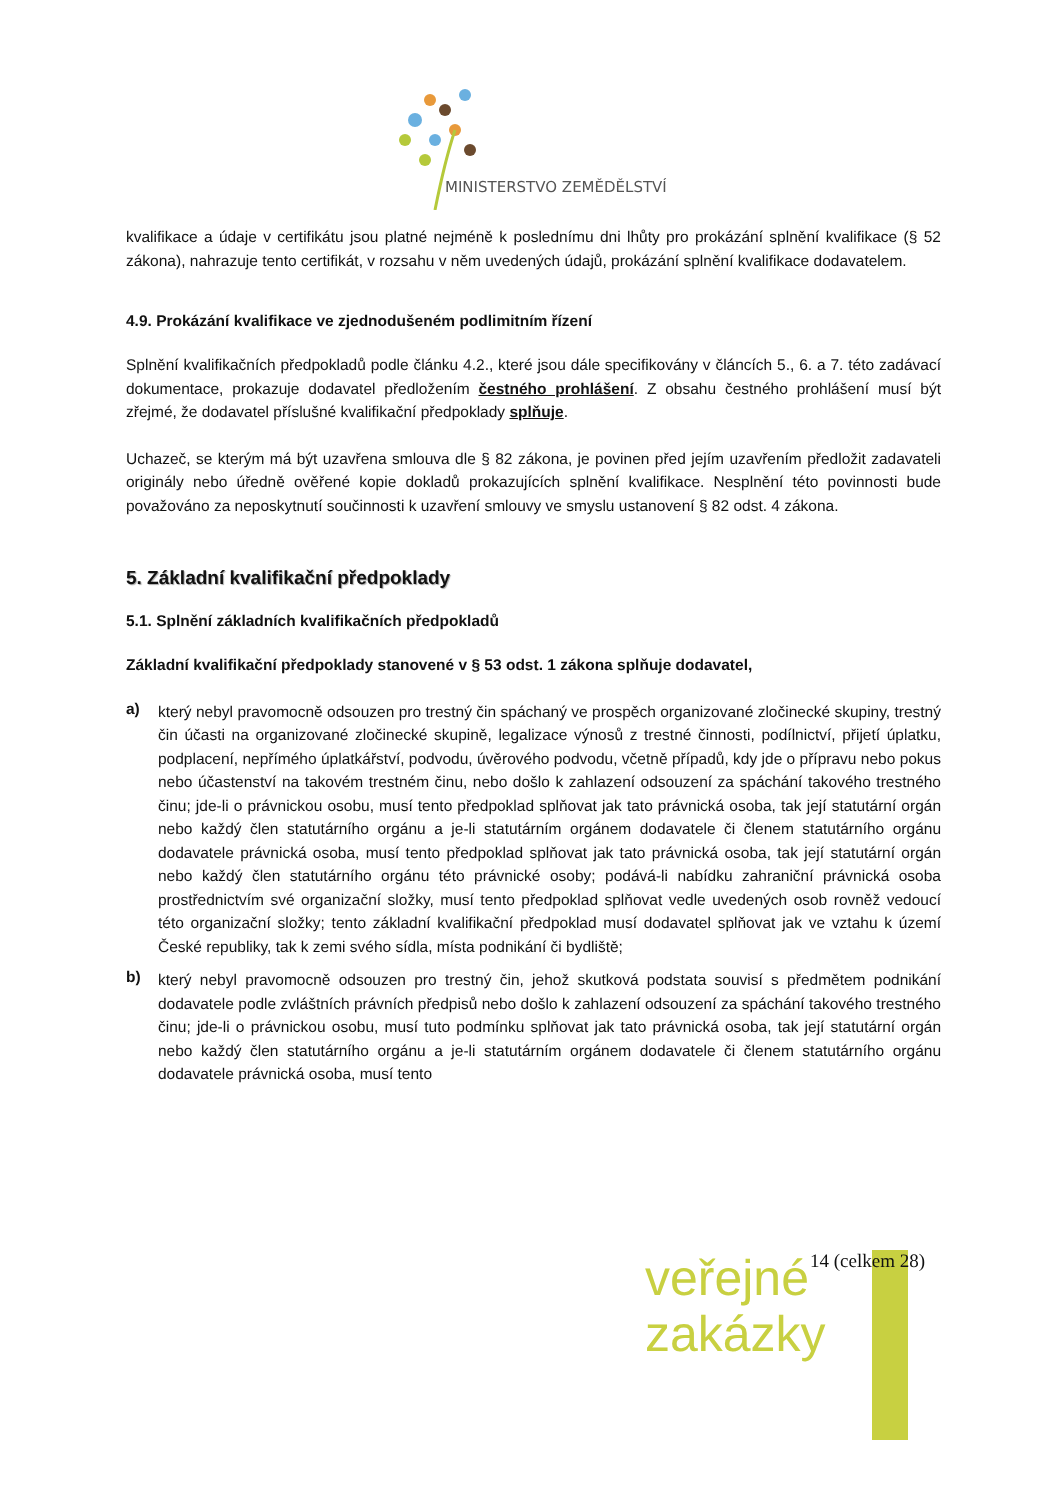MINISTERSTVO ZEMĚDĚLSTVÍ
kvalifikace a údaje v certifikátu jsou platné nejméně k poslednímu dni lhůty pro prokázání splnění kvalifikace (§ 52 zákona), nahrazuje tento certifikát, v rozsahu v něm uvedených údajů, prokázání splnění kvalifikace dodavatelem.
4.9. Prokázání kvalifikace ve zjednodušeném podlimitním řízení
Splnění kvalifikačních předpokladů podle článku 4.2., které jsou dále specifikovány v článcích 5., 6. a 7. této zadávací dokumentace, prokazuje dodavatel předložením čestného prohlášení. Z obsahu čestného prohlášení musí být zřejmé, že dodavatel příslušné kvalifikační předpoklady splňuje.
Uchazeč, se kterým má být uzavřena smlouva dle § 82 zákona, je povinen před jejím uzavřením předložit zadavateli originály nebo úředně ověřené kopie dokladů prokazujících splnění kvalifikace. Nesplnění této povinnosti bude považováno za neposkytnutí součinnosti k uzavření smlouvy ve smyslu ustanovení § 82 odst. 4 zákona.
5. Základní kvalifikační předpoklady
5.1. Splnění základních kvalifikačních předpokladů
Základní kvalifikační předpoklady stanovené v § 53 odst. 1 zákona splňuje dodavatel,
a) který nebyl pravomocně odsouzen pro trestný čin spáchaný ve prospěch organizované zločinecké skupiny, trestný čin účasti na organizované zločinecké skupině, legalizace výnosů z trestné činnosti, podílnictví, přijetí úplatku, podplacení, nepřímého úplatkářství, podvodu, úvěrového podvodu, včetně případů, kdy jde o přípravu nebo pokus nebo účastenství na takovém trestném činu, nebo došlo k zahlazení odsouzení za spáchání takového trestného činu; jde-li o právnickou osobu, musí tento předpoklad splňovat jak tato právnická osoba, tak její statutární orgán nebo každý člen statutárního orgánu a je-li statutárním orgánem dodavatele či členem statutárního orgánu dodavatele právnická osoba, musí tento předpoklad splňovat jak tato právnická osoba, tak její statutární orgán nebo každý člen statutárního orgánu této právnické osoby; podává-li nabídku zahraniční právnická osoba prostřednictvím své organizační složky, musí tento předpoklad splňovat vedle uvedených osob rovněž vedoucí této organizační složky; tento základní kvalifikační předpoklad musí dodavatel splňovat jak ve vztahu k území České republiky, tak k zemi svého sídla, místa podnikání či bydliště;
b) který nebyl pravomocně odsouzen pro trestný čin, jehož skutková podstata souvisí s předmětem podnikání dodavatele podle zvláštních právních předpisů nebo došlo k zahlazení odsouzení za spáchání takového trestného činu; jde-li o právnickou osobu, musí tuto podmínku splňovat jak tato právnická osoba, tak její statutární orgán nebo každý člen statutárního orgánu a je-li statutárním orgánem dodavatele či členem statutárního orgánu dodavatele právnická osoba, musí tento
veřejné
zakázky
14 (celkem 28)